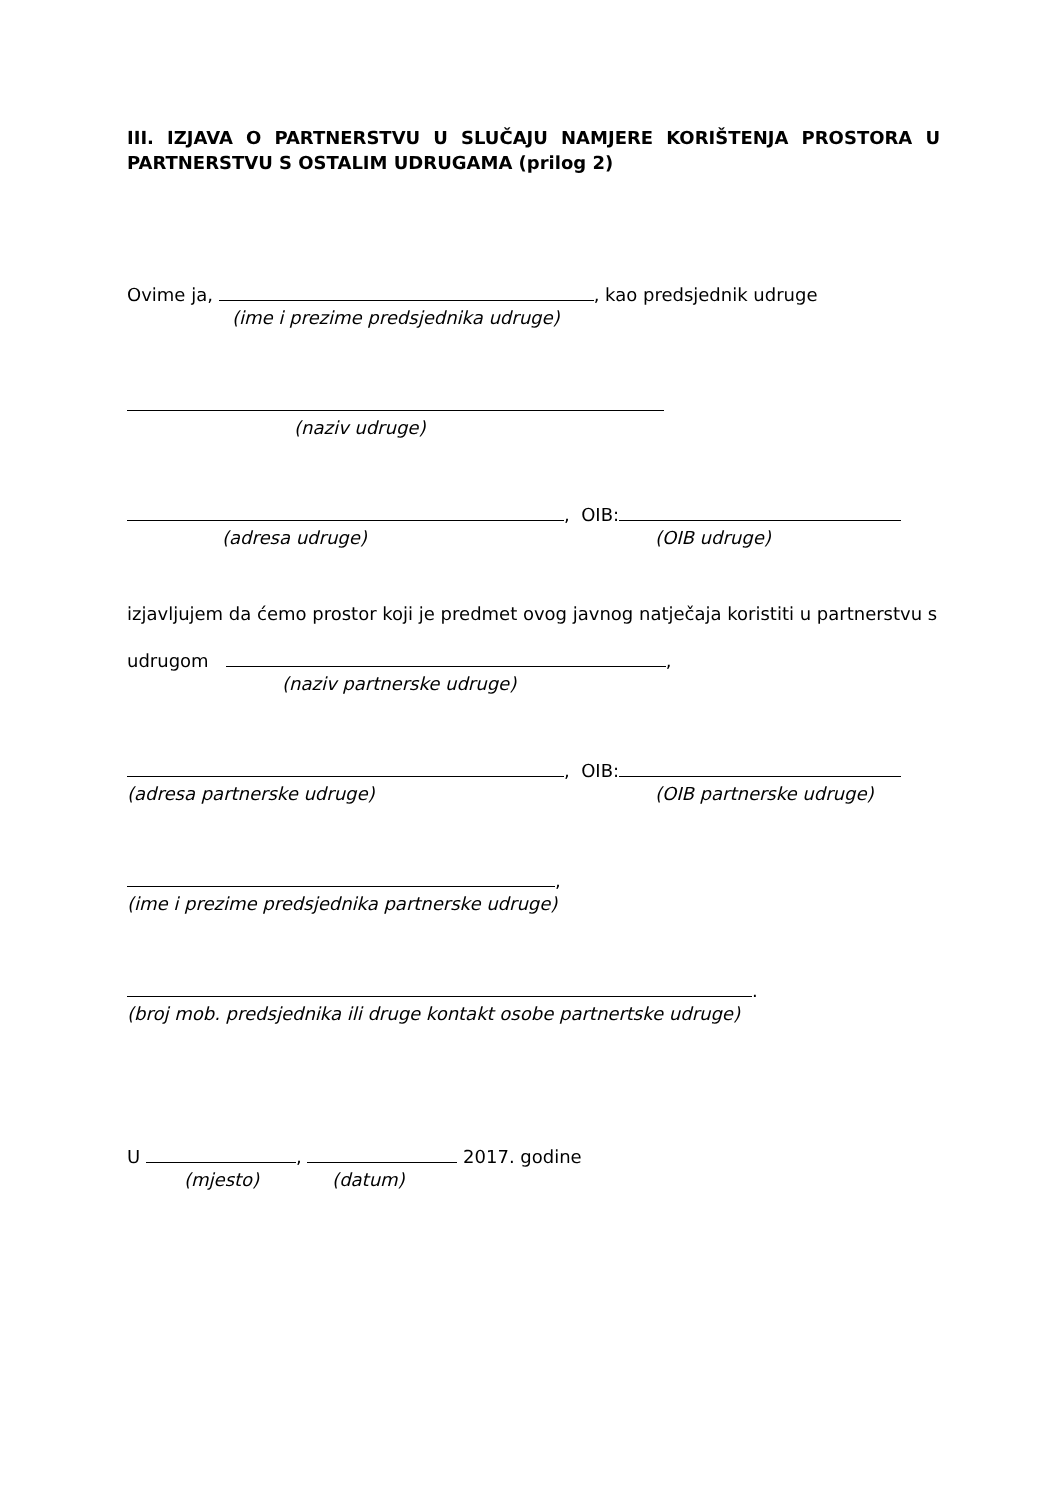III. IZJAVA O PARTNERSTVU U SLUČAJU NAMJERE KORIŠTENJA PROSTORA U PARTNERSTVU S OSTALIM UDRUGAMA (prilog 2)
Ovime ja, , kao predsjednik udruge
(ime i prezime predsjednika udruge)
(naziv udruge)
, OIB:
(adresa udruge) (OIB udruge)
izjavljujem da ćemo prostor koji je predmet ovog javnog natječaja koristiti u partnerstvu s
udrugom ,
(naziv partnerske udruge)
, OIB:
(adresa partnerske udruge) (OIB partnerske udruge)
,
(ime i prezime predsjednika partnerske udruge)
.
(broj mob. predsjednika ili druge kontakt osobe partnertske udruge)
U , 2017. godine
(mjesto) (datum)